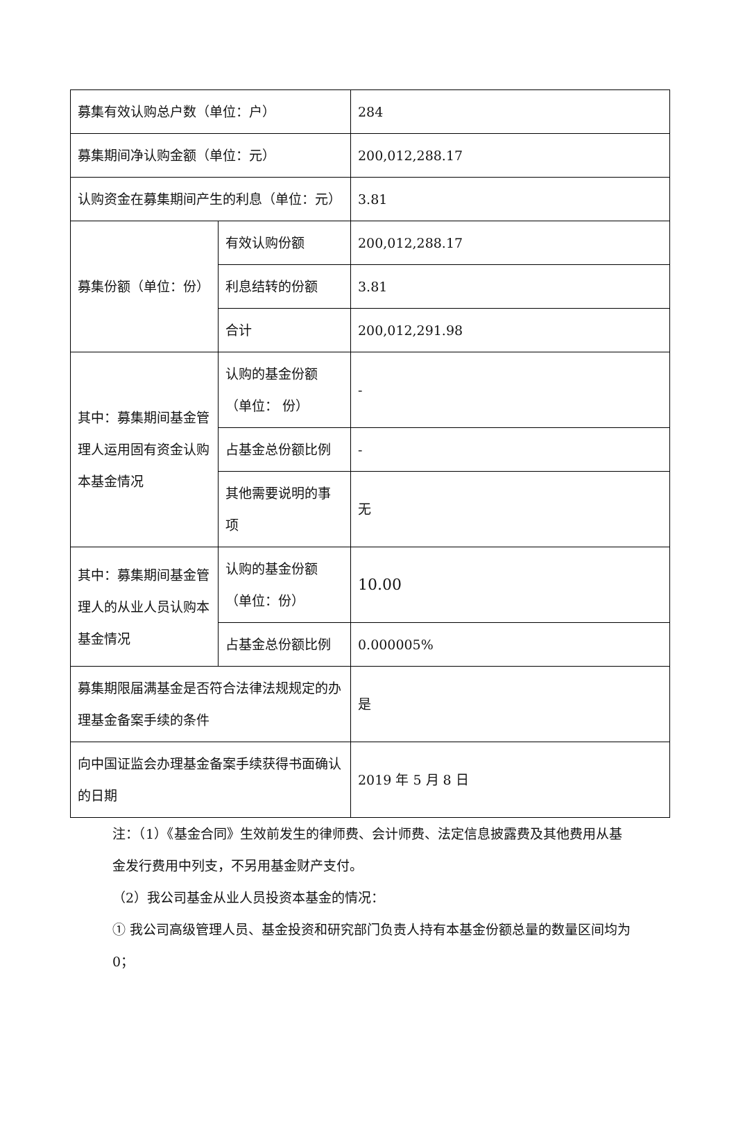| 募集有效认购总户数（单位：户） | | 284 |
| 募集期间净认购金额（单位：元） | | 200,012,288.17 |
| 认购资金在募集期间产生的利息（单位：元） | | 3.81 |
| 募集份额（单位：份） | 有效认购份额 | 200,012,288.17 |
| | 利息结转的份额 | 3.81 |
| | 合计 | 200,012,291.98 |
| 其中：募集期间基金管理人运用固有资金认购本基金情况 | 认购的基金份额（单位： 份） | - |
| | 占基金总份额比例 | - |
| | 其他需要说明的事项 | 无 |
| 其中：募集期间基金管理人的从业人员认购本基金情况 | 认购的基金份额（单位：份） | 10.00 |
| | 占基金总份额比例 | 0.000005% |
| 募集期限届满基金是否符合法律法规规定的办理基金备案手续的条件 | | 是 |
| 向中国证监会办理基金备案手续获得书面确认的日期 | | 2019 年 5 月 8 日 |
注：（1）《基金合同》生效前发生的律师费、会计师费、法定信息披露费及其他费用从基金发行费用中列支，不另用基金财产支付。
（2）我公司基金从业人员投资本基金的情况：
① 我公司高级管理人员、基金投资和研究部门负责人持有本基金份额总量的数量区间均为 0；